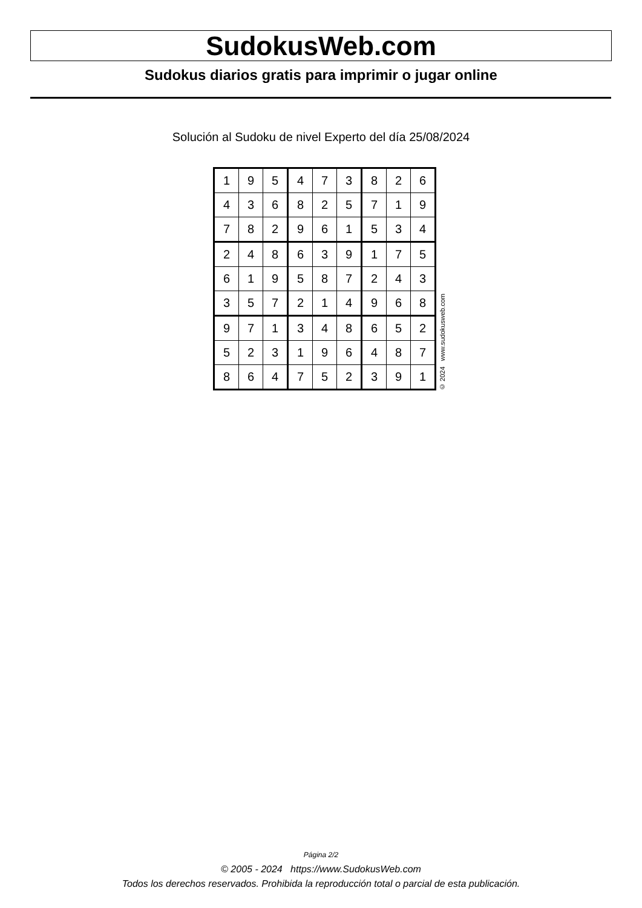SudokusWeb.com
Sudokus diarios gratis para imprimir o jugar online
Solución al Sudoku de nivel Experto del día 25/08/2024
| 1 | 9 | 5 | 4 | 7 | 3 | 8 | 2 | 6 |
| 4 | 3 | 6 | 8 | 2 | 5 | 7 | 1 | 9 |
| 7 | 8 | 2 | 9 | 6 | 1 | 5 | 3 | 4 |
| 2 | 4 | 8 | 6 | 3 | 9 | 1 | 7 | 5 |
| 6 | 1 | 9 | 5 | 8 | 7 | 2 | 4 | 3 |
| 3 | 5 | 7 | 2 | 1 | 4 | 9 | 6 | 8 |
| 9 | 7 | 1 | 3 | 4 | 8 | 6 | 5 | 2 |
| 5 | 2 | 3 | 1 | 9 | 6 | 4 | 8 | 7 |
| 8 | 6 | 4 | 7 | 5 | 2 | 3 | 9 | 1 |
© 2024 www.sudokusweb.com
Página 2/2
© 2005 - 2024 https://www.SudokusWeb.com
Todos los derechos reservados. Prohibida la reproducción total o parcial de esta publicación.